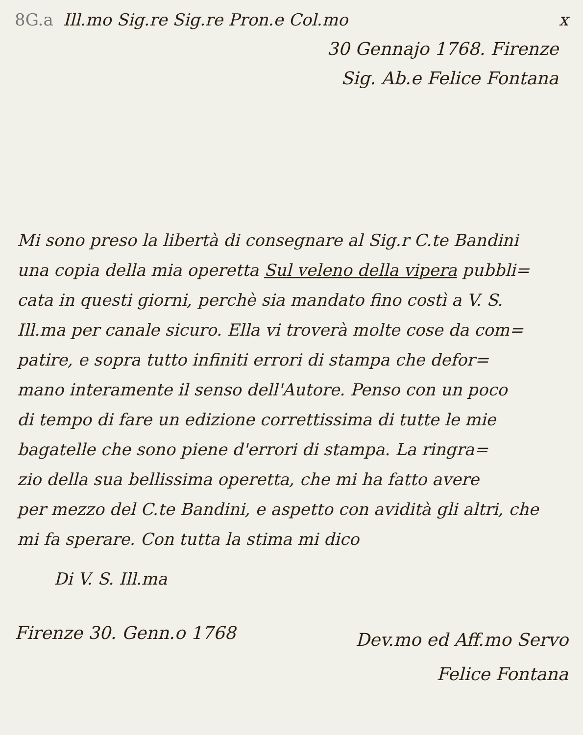8G.a Ill.mo Sig.re Sig.re Pron.e Col.mo x
30 Gennajo 1768. Firenze
Sig. Ab.e Felice Fontana
Mi sono preso la libertà di consegnare al Sig.r C.te Bandini
una copia della mia operetta Sul veleno della vipera pubbli=
cata in questi giorni, perchè sia mandato fino costì a V. S.
Ill.ma per canale sicuro. Ella vi troverà molte cose da com=
patire, e sopra tutto infiniti errori di stampa che defor=
mano interamente il senso dell'Autore. Penso con un poco
di tempo di fare un edizione correttissima di tutte le mie
bagatelle che sono piene d'errori di stampa. La ringra=
zio della sua bellissima operetta, che mi ha fatto avere
per mezzo del C.te Bandini, e aspetto con avidità gli altri, che
mi fa sperare. Con tutta la stima mi dico
Di V. S. Ill.ma
Firenze 30. Genn.o 1768 Dev.mo ed Aff.mo Servo
Felice Fontana